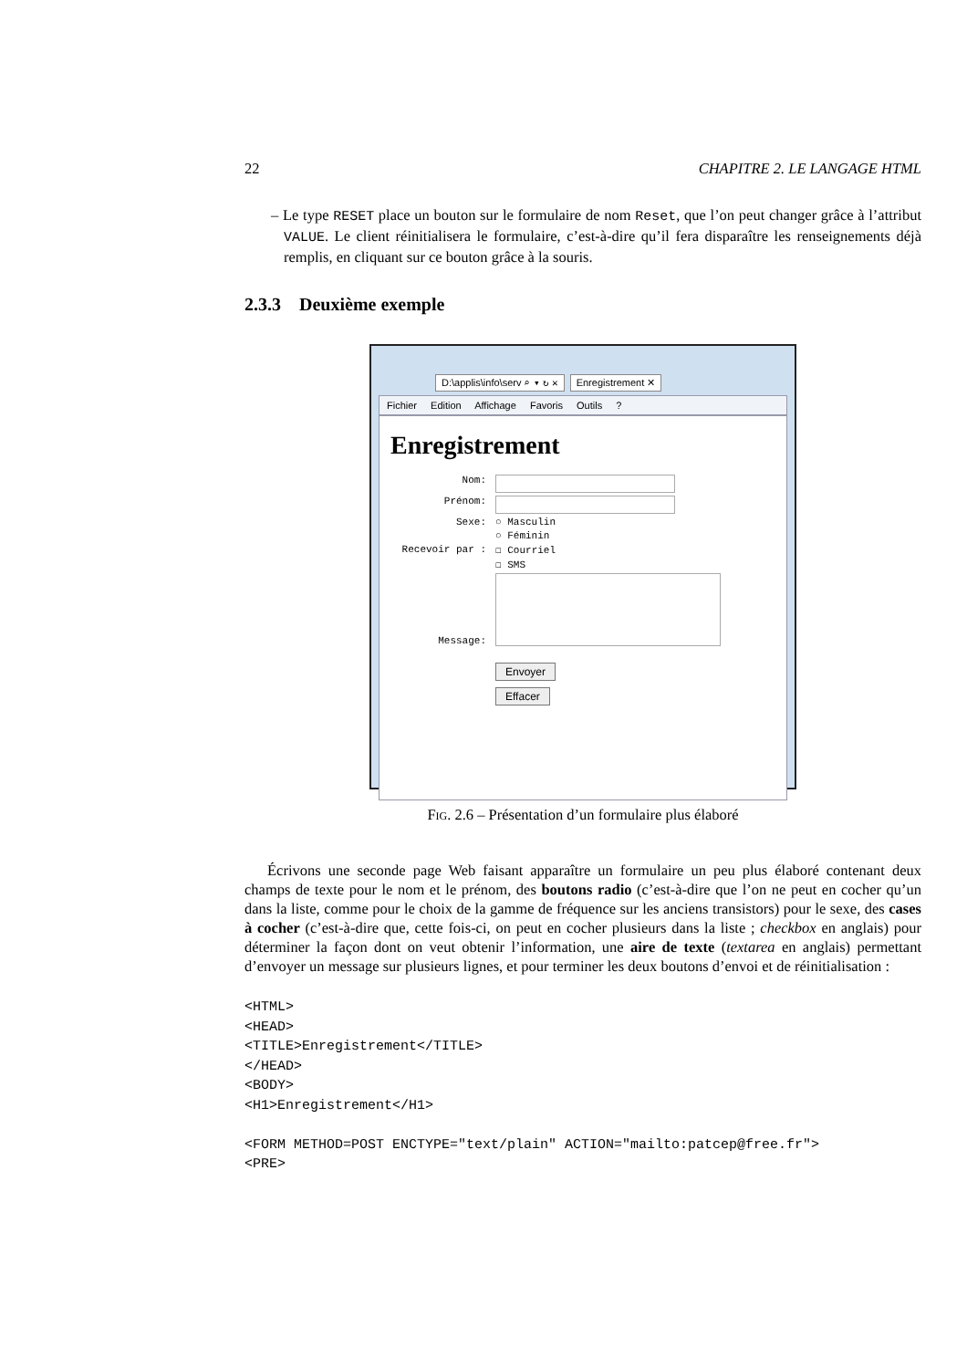22 CHAPITRE 2. LE LANGAGE HTML
– Le type RESET place un bouton sur le formulaire de nom Reset, que l’on peut changer grâce à l’attribut VALUE. Le client réinitialisera le formulaire, c’est-à-dire qu’il fera disparaître les renseignements déjà remplis, en cliquant sur ce bouton grâce à la souris.
2.3.3 Deuxième exemple
D:\applis\info\serv ⌕ ▾ ↻ ✕ Enregistrement ✕
Fichier Edition Affichage Favoris Outils ?
Enregistrement
Nom:
Prénom:
Sexe: ○ Masculin
○ Féminin
Recevoir par : ☐ Courriel
☐ SMS
Message:
Envoyer
Effacer
Fig. 2.6 – Présentation d’un formulaire plus élaboré
Écrivons une seconde page Web faisant apparaître un formulaire un peu plus élaboré contenant deux champs de texte pour le nom et le prénom, des boutons radio (c’est-à-dire que l’on ne peut en cocher qu’un dans la liste, comme pour le choix de la gamme de fréquence sur les anciens transistors) pour le sexe, des cases à cocher (c’est-à-dire que, cette fois-ci, on peut en cocher plusieurs dans la liste ; checkbox en anglais) pour déterminer la façon dont on veut obtenir l’information, une aire de texte (textarea en anglais) permettant d’envoyer un message sur plusieurs lignes, et pour terminer les deux boutons d’envoi et de réinitialisation :
<HTML>
<HEAD>
<TITLE>Enregistrement</TITLE>
</HEAD>
<BODY>
<H1>Enregistrement</H1>

<FORM METHOD=POST ENCTYPE="text/plain" ACTION="mailto:patcep@free.fr">
<PRE>